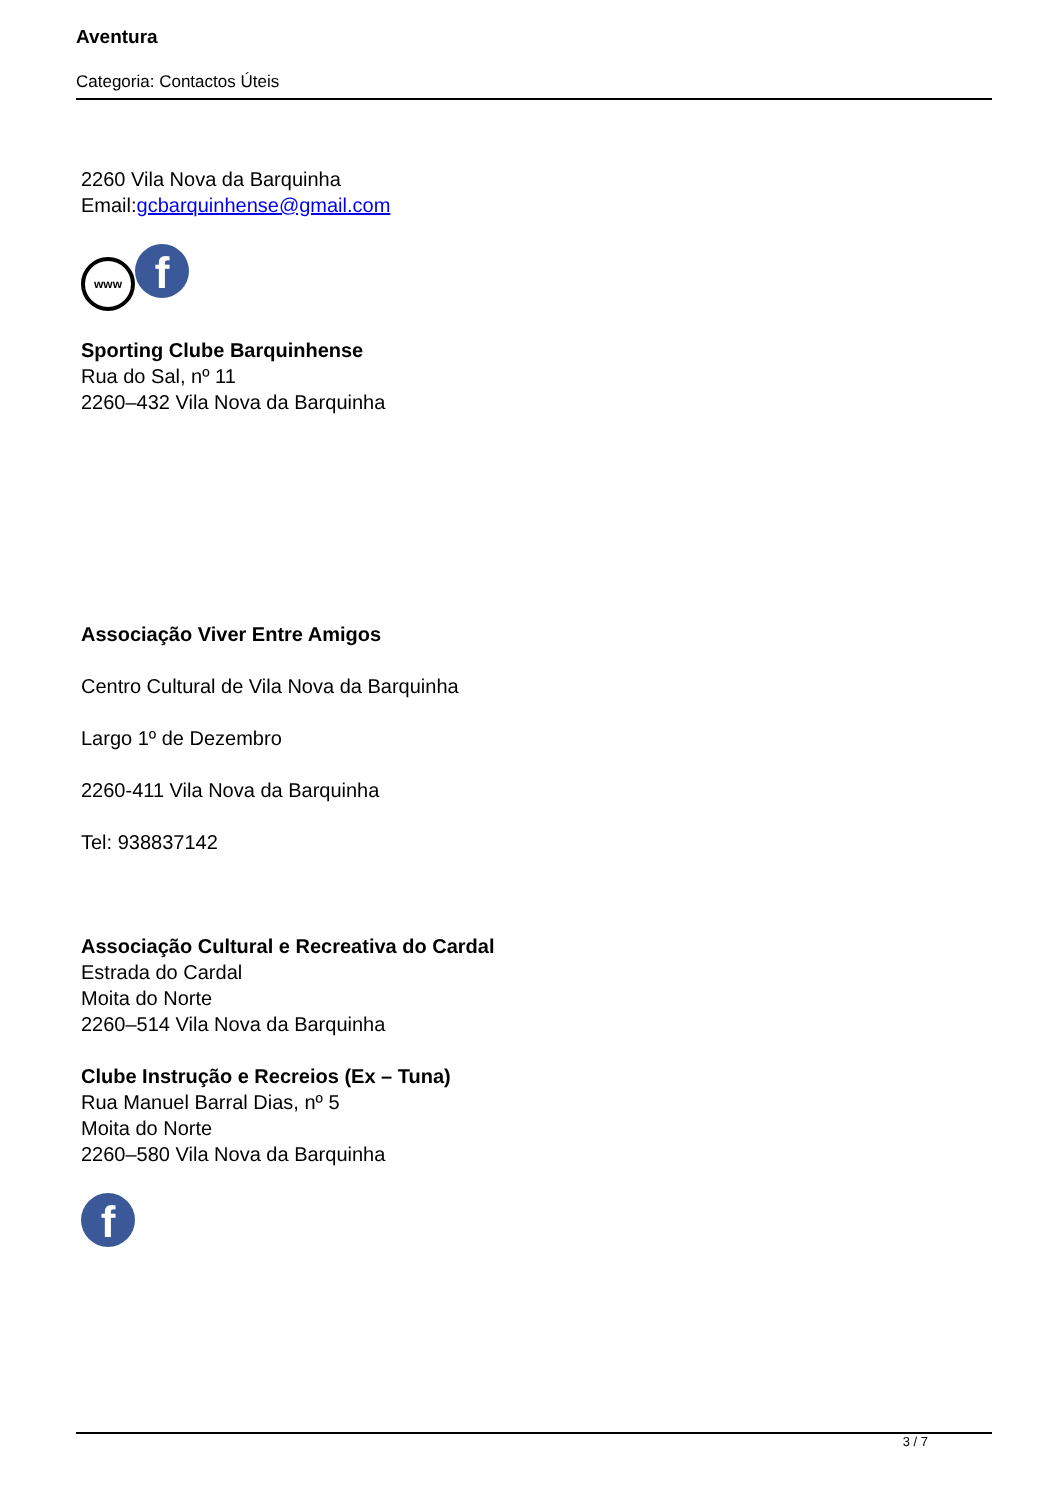Aventura
Categoria: Contactos Úteis
2260 Vila Nova da Barquinha
Email:gcbarquinhense@gmail.com
www f
Sporting Clube Barquinhense
Rua do Sal, nº 11
2260–432 Vila Nova da Barquinha
Associação Viver Entre Amigos
Centro Cultural de Vila Nova da Barquinha
Largo 1º de Dezembro
2260-411 Vila Nova da Barquinha
Tel: 938837142
Associação Cultural e Recreativa do Cardal
Estrada do Cardal
Moita do Norte
2260–514 Vila Nova da Barquinha
Clube Instrução e Recreios (Ex – Tuna)
Rua Manuel Barral Dias, nº 5
Moita do Norte
2260–580 Vila Nova da Barquinha
f
3 / 7